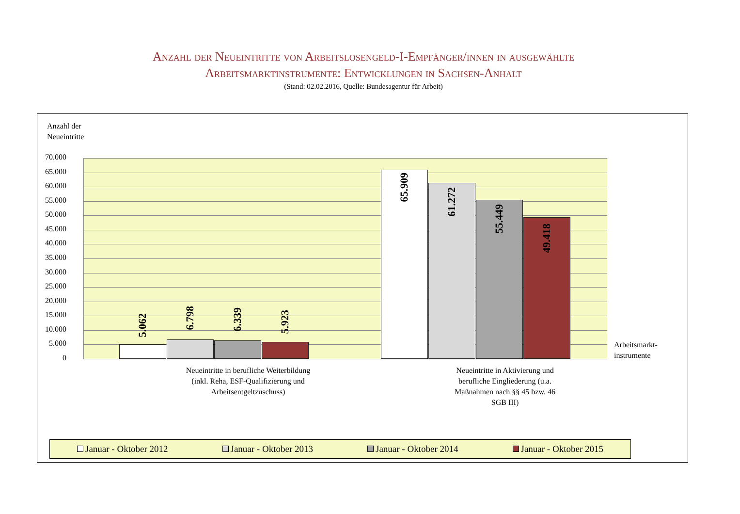Anzahl der Neueintritte von Arbeitslosengeld-I-Empfänger/innen in ausgewählte
Arbeitsmarktinstrumente: Entwicklungen in Sachsen-Anhalt
(Stand: 02.02.2016, Quelle: Bundesagentur für Arbeit)
Anzahl der
Neueintritte
70.000
65.000
60.000
55.000
50.000
45.000
40.000
35.000
30.000
25.000
20.000
15.000
10.000
5.000
0
5.062
6.798
6.339
5.923
65.909
61.272
55.449
49.418
Arbeitsmarkt-
instrumente
Neueintritte in berufliche Weiterbildung (inkl. Reha, ESF-Qualifizierung und Arbeitsentgeltzuschuss)
Neueintritte in Aktivierung und berufliche Eingliederung (u.a. Maßnahmen nach §§ 45 bzw. 46 SGB III)
Januar - Oktober 2012 Januar - Oktober 2013 Januar - Oktober 2014 Januar - Oktober 2015